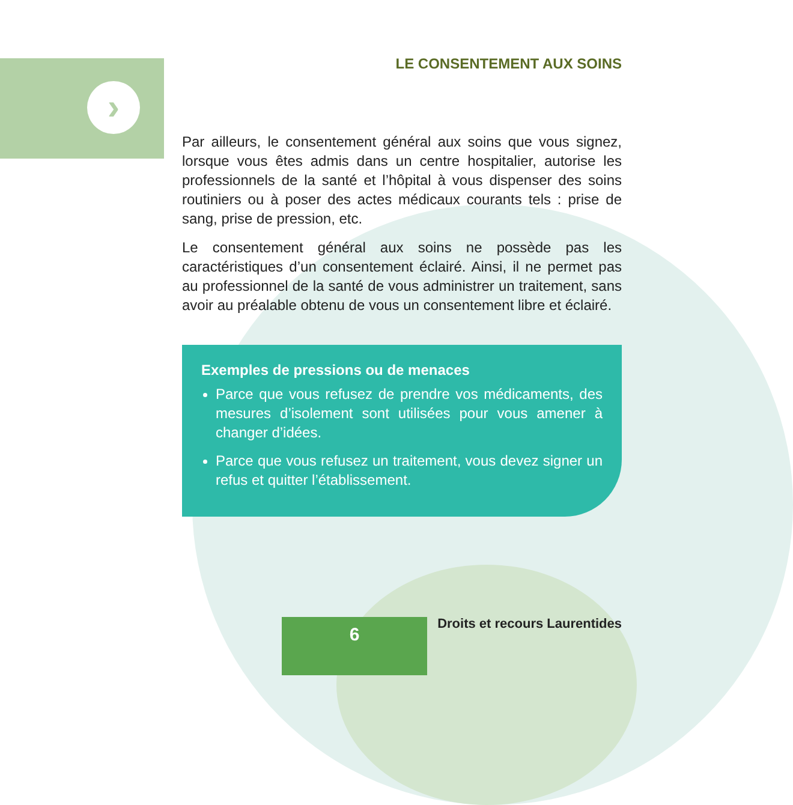›
LE CONSENTEMENT AUX SOINS
Par ailleurs, le consentement général aux soins que vous signez, lorsque vous êtes admis dans un centre hospitalier, autorise les professionnels de la santé et l’hôpital à vous dispenser des soins routiniers ou à poser des actes médicaux courants tels : prise de sang, prise de pression, etc.
Le consentement général aux soins ne possède pas les caractéristiques d’un consentement éclairé. Ainsi, il ne permet pas au professionnel de la santé de vous administrer un traitement, sans avoir au préalable obtenu de vous un consentement libre et éclairé.
Exemples de pressions ou de menaces
Parce que vous refusez de prendre vos médicaments, des mesures d’isolement sont utilisées pour vous amener à changer d’idées.
Parce que vous refusez un traitement, vous devez signer un refus et quitter l’établissement.
6 Droits et recours Laurentides